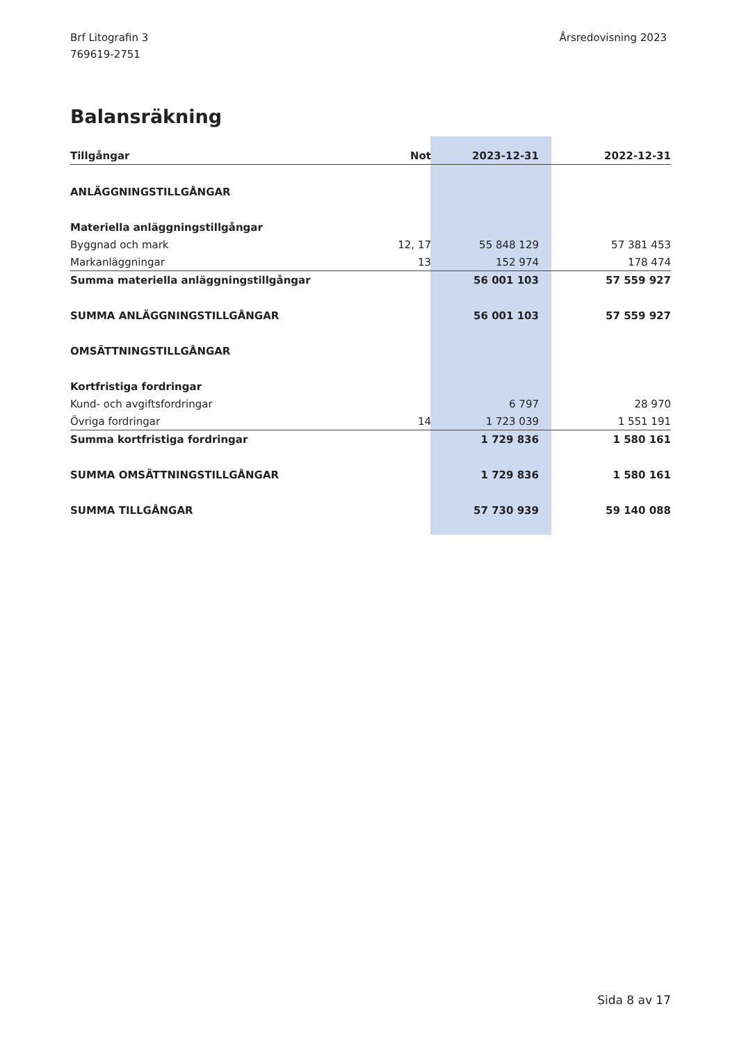Brf Litografin 3
769619-2751
Årsredovisning 2023
Balansräkning
| Tillgångar | Not | 2023-12-31 | 2022-12-31 |
| --- | --- | --- | --- |
| ANLÄGGNINGSTILLGÅNGAR | | | |
| Materiella anläggningstillgångar | | | |
| Byggnad och mark | 12, 17 | 55 848 129 | 57 381 453 |
| Markanläggningar | 13 | 152 974 | 178 474 |
| Summa materiella anläggningstillgångar | | 56 001 103 | 57 559 927 |
| SUMMA ANLÄGGNINGSTILLGÅNGAR | | 56 001 103 | 57 559 927 |
| OMSÄTTNINGSTILLGÅNGAR | | | |
| Kortfristiga fordringar | | | |
| Kund- och avgiftsfordringar | | 6 797 | 28 970 |
| Övriga fordringar | 14 | 1 723 039 | 1 551 191 |
| Summa kortfristiga fordringar | | 1 729 836 | 1 580 161 |
| SUMMA OMSÄTTNINGSTILLGÅNGAR | | 1 729 836 | 1 580 161 |
| SUMMA TILLGÅNGAR | | 57 730 939 | 59 140 088 |
Sida 8 av 17